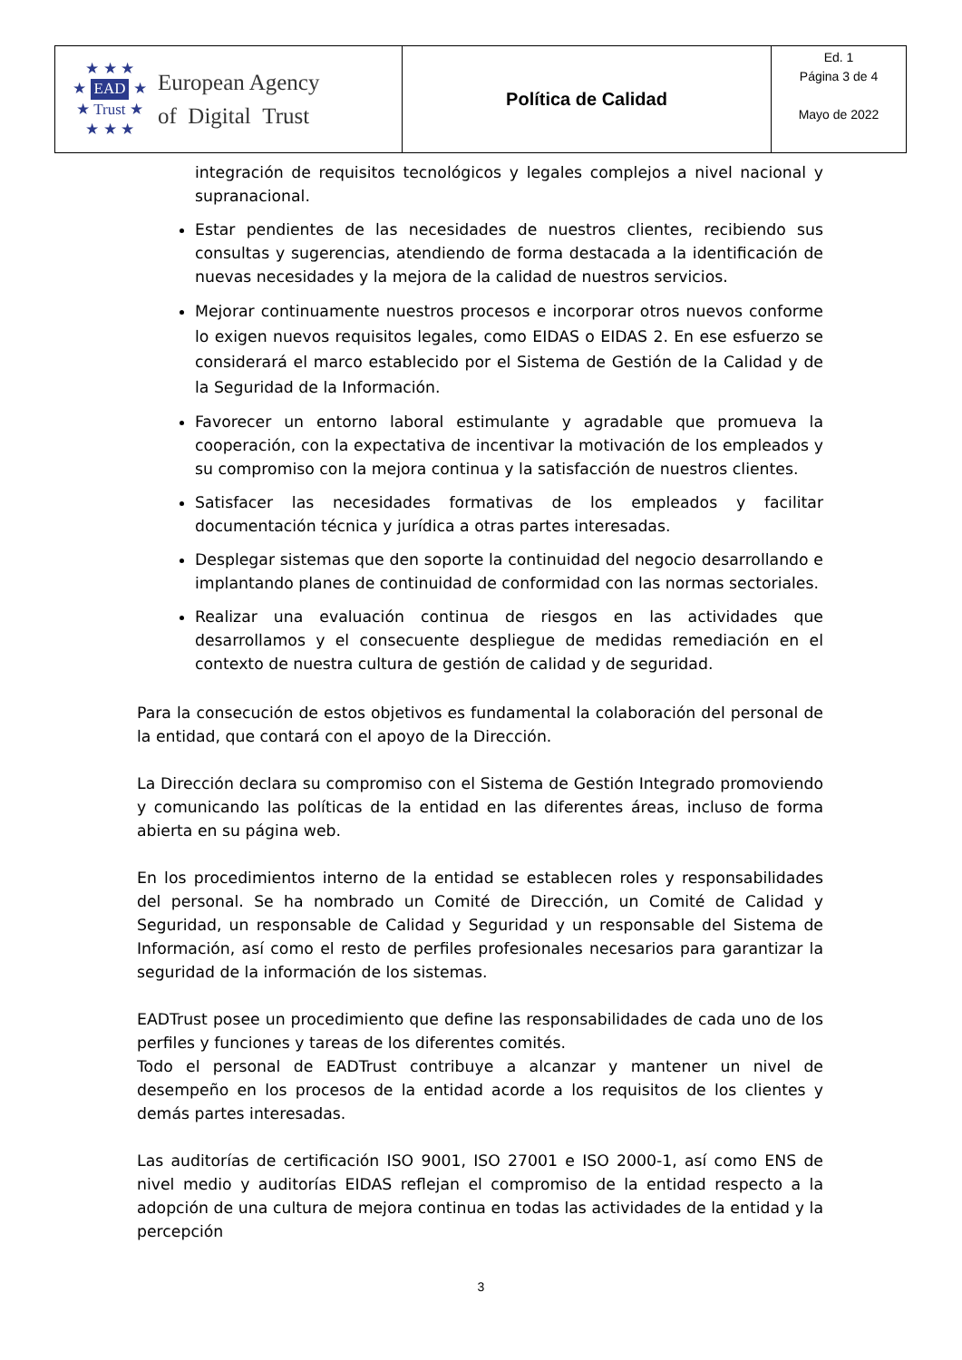| ★ ★ ★ ★ EAD ★ ★ Trust ★ ★ ★ ★ European Agency of Digital Trust | Política de Calidad | Ed. 1 Página 3 de 4 Mayo de 2022 |
integración de requisitos tecnológicos y legales complejos a nivel nacional y supranacional.
Estar pendientes de las necesidades de nuestros clientes, recibiendo sus consultas y sugerencias, atendiendo de forma destacada a la identificación de nuevas necesidades y la mejora de la calidad de nuestros servicios.
Mejorar continuamente nuestros procesos e incorporar otros nuevos conforme lo exigen nuevos requisitos legales, como EIDAS o EIDAS 2. En ese esfuerzo se considerará el marco establecido por el Sistema de Gestión de la Calidad y de la Seguridad de la Información.
Favorecer un entorno laboral estimulante y agradable que promueva la cooperación, con la expectativa de incentivar la motivación de los empleados y su compromiso con la mejora continua y la satisfacción de nuestros clientes.
Satisfacer las necesidades formativas de los empleados y facilitar documentación técnica y jurídica a otras partes interesadas.
Desplegar sistemas que den soporte la continuidad del negocio desarrollando e implantando planes de continuidad de conformidad con las normas sectoriales.
Realizar una evaluación continua de riesgos en las actividades que desarrollamos y el consecuente despliegue de medidas remediación en el contexto de nuestra cultura de gestión de calidad y de seguridad.
Para la consecución de estos objetivos es fundamental la colaboración del personal de la entidad, que contará con el apoyo de la Dirección.
La Dirección declara su compromiso con el Sistema de Gestión Integrado promoviendo y comunicando las políticas de la entidad en las diferentes áreas, incluso de forma abierta en su página web.
En los procedimientos interno de la entidad se establecen roles y responsabilidades del personal. Se ha nombrado un Comité de Dirección, un Comité de Calidad y Seguridad, un responsable de Calidad y Seguridad y un responsable del Sistema de Información, así como el resto de perfiles profesionales necesarios para garantizar la seguridad de la información de los sistemas.
EADTrust posee un procedimiento que define las responsabilidades de cada uno de los perfiles y funciones y tareas de los diferentes comités.
Todo el personal de EADTrust contribuye a alcanzar y mantener un nivel de desempeño en los procesos de la entidad acorde a los requisitos de los clientes y demás partes interesadas.
Las auditorías de certificación ISO 9001, ISO 27001 e ISO 2000-1, así como ENS de nivel medio y auditorías EIDAS reflejan el compromiso de la entidad respecto a la adopción de una cultura de mejora continua en todas las actividades de la entidad y la percepción
3